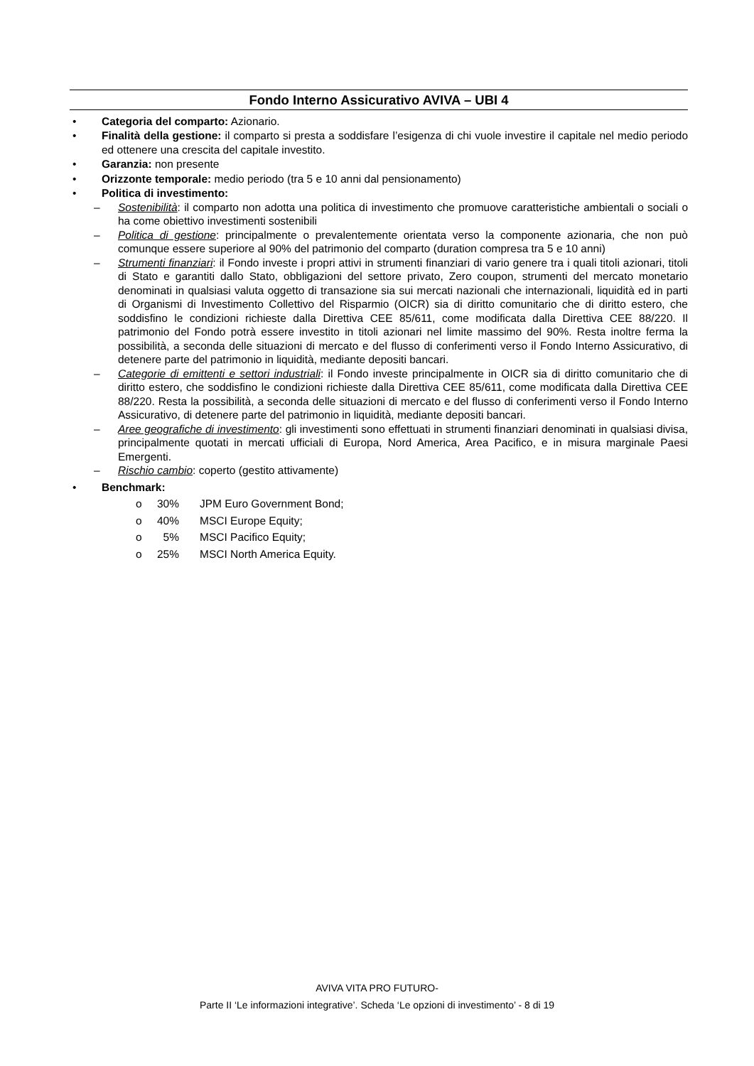Fondo Interno Assicurativo AVIVA – UBI 4
• Categoria del comparto: Azionario.
• Finalità della gestione: il comparto si presta a soddisfare l’esigenza di chi vuole investire il capitale nel medio periodo ed ottenere una crescita del capitale investito.
• Garanzia: non presente
• Orizzonte temporale: medio periodo (tra 5 e 10 anni dal pensionamento)
• Politica di investimento:
– Sostenibilità: il comparto non adotta una politica di investimento che promuove caratteristiche ambientali o sociali o ha come obiettivo investimenti sostenibili
– Politica di gestione: principalmente o prevalentemente orientata verso la componente azionaria, che non può comunque essere superiore al 90% del patrimonio del comparto (duration compresa tra 5 e 10 anni)
– Strumenti finanziari: il Fondo investe i propri attivi in strumenti finanziari di vario genere tra i quali titoli azionari, titoli di Stato e garantiti dallo Stato, obbligazioni del settore privato, Zero coupon, strumenti del mercato monetario denominati in qualsiasi valuta oggetto di transazione sia sui mercati nazionali che internazionali, liquidità ed in parti di Organismi di Investimento Collettivo del Risparmio (OICR) sia di diritto comunitario che di diritto estero, che soddisfino le condizioni richieste dalla Direttiva CEE 85/611, come modificata dalla Direttiva CEE 88/220. Il patrimonio del Fondo potrà essere investito in titoli azionari nel limite massimo del 90%. Resta inoltre ferma la possibilità, a seconda delle situazioni di mercato e del flusso di conferimenti verso il Fondo Interno Assicurativo, di detenere parte del patrimonio in liquidità, mediante depositi bancari.
– Categorie di emittenti e settori industriali: il Fondo investe principalmente in OICR sia di diritto comunitario che di diritto estero, che soddisfino le condizioni richieste dalla Direttiva CEE 85/611, come modificata dalla Direttiva CEE 88/220. Resta la possibilità, a seconda delle situazioni di mercato e del flusso di conferimenti verso il Fondo Interno Assicurativo, di detenere parte del patrimonio in liquidità, mediante depositi bancari.
– Aree geografiche di investimento: gli investimenti sono effettuati in strumenti finanziari denominati in qualsiasi divisa, principalmente quotati in mercati ufficiali di Europa, Nord America, Area Pacifico, e in misura marginale Paesi Emergenti.
– Rischio cambio: coperto (gestito attivamente)
• Benchmark:
o 30% JPM Euro Government Bond;
o 40% MSCI Europe Equity;
o 5% MSCI Pacifico Equity;
o 25% MSCI North America Equity.
AVIVA VITA PRO FUTURO-
Parte II ‘Le informazioni integrative’. Scheda ‘Le opzioni di investimento’ - 8 di 19